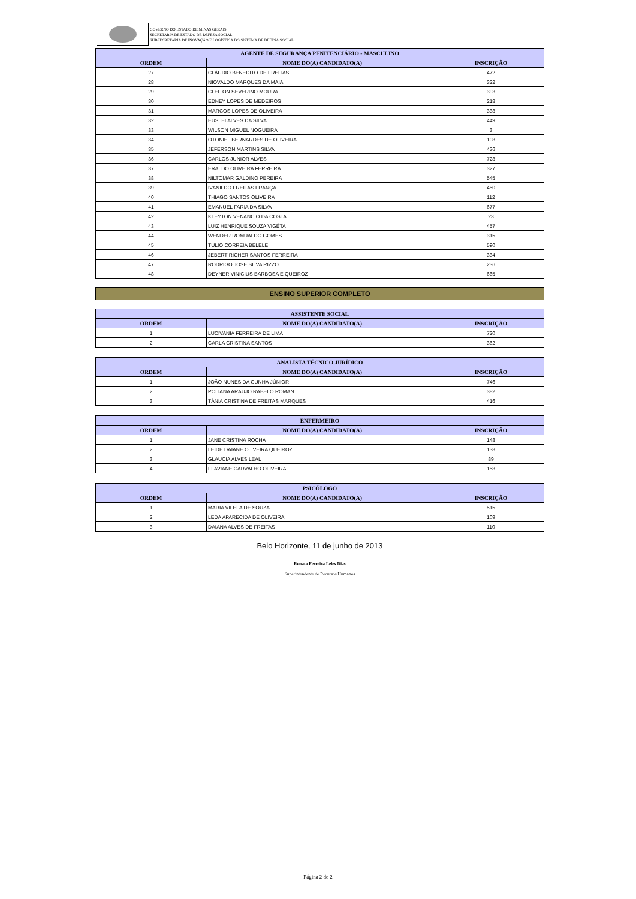GOVERNO DO ESTADO DE MINAS GERAIS
SECRETARIA DE ESTADO DE DEFESA SOCIAL
SUBSECRETARIA DE INOVAÇÃO E LOGÍSTICA DO SISTEMA DE DEFESA SOCIAL
| AGENTE DE SEGURANÇA PENITENCIÁRIO - MASCULINO | | |
| --- | --- | --- |
| ORDEM | NOME DO(A) CANDIDATO(A) | INSCRIÇÃO |
| 27 | CLÁUDIO BENEDITO DE FREITAS | 472 |
| 28 | NIOVALDO MARQUES DA MAIA | 322 |
| 29 | CLEITON SEVERINO MOURA | 393 |
| 30 | EDNEY LOPES DE MEDEIROS | 218 |
| 31 | MARCOS LOPES DE OLIVEIRA | 338 |
| 32 | EUSLEI ALVES DA SILVA | 449 |
| 33 | WILSON MIGUEL NOGUEIRA | 3 |
| 34 | OTONIEL BERNARDES DE OLIVEIRA | 108 |
| 35 | JEFERSON MARTINS SILVA | 436 |
| 36 | CARLOS JUNIOR ALVES | 728 |
| 37 | ERALDO OLIVEIRA FERREIRA | 327 |
| 38 | NILTOMAR GALDINO PEREIRA | 545 |
| 39 | IVANILDO FREITAS FRANÇA | 450 |
| 40 | THIAGO SANTOS OLIVEIRA | 112 |
| 41 | EMANUEL FARIA DA SILVA | 677 |
| 42 | KLEYTON VENANCIO DA COSTA | 23 |
| 43 | LUIZ HENRIQUE SOUZA VIGÊTA | 457 |
| 44 | WENDER ROMUALDO GOMES | 315 |
| 45 | TULIO CORREIA BELELE | 590 |
| 46 | JEBERT RICHER SANTOS FERREIRA | 334 |
| 47 | RODRIGO JOSE SILVA RIZZO | 236 |
| 48 | DEYNER VINICIUS BARBOSA E QUEIROZ | 665 |
ENSINO SUPERIOR COMPLETO
| ASSISTENTE SOCIAL | | |
| --- | --- | --- |
| ORDEM | NOME DO(A) CANDIDATO(A) | INSCRIÇÃO |
| 1 | LUCIVANIA FERREIRA DE LIMA | 720 |
| 2 | CARLA CRISTINA SANTOS | 362 |
| ANALISTA TÉCNICO JURÍDICO | | |
| --- | --- | --- |
| ORDEM | NOME DO(A) CANDIDATO(A) | INSCRIÇÃO |
| 1 | JOÃO NUNES DA CUNHA JÚNIOR | 746 |
| 2 | POLIANA ARAUJO RABELO ROMAN | 382 |
| 3 | TÂNIA CRISTINA DE FREITAS MARQUES | 416 |
| ENFERMEIRO | | |
| --- | --- | --- |
| ORDEM | NOME DO(A) CANDIDATO(A) | INSCRIÇÃO |
| 1 | JANE CRISTINA ROCHA | 148 |
| 2 | LEIDE DAIANE OLIVEIRA QUEIROZ | 138 |
| 3 | GLAUCIA ALVES LEAL | 89 |
| 4 | FLAVIANE CARVALHO OLIVEIRA | 158 |
| PSICÓLOGO | | |
| --- | --- | --- |
| ORDEM | NOME DO(A) CANDIDATO(A) | INSCRIÇÃO |
| 1 | MARIA VILELA DE SOUZA | 515 |
| 2 | LEDA APARECIDA DE OLIVEIRA | 109 |
| 3 | DAIANA ALVES DE FREITAS | 110 |
Belo Horizonte, 11 de junho de 2013
Renata Ferreira Leles Dias
Superintendente de Recursos Humanos
Página 2 de 2